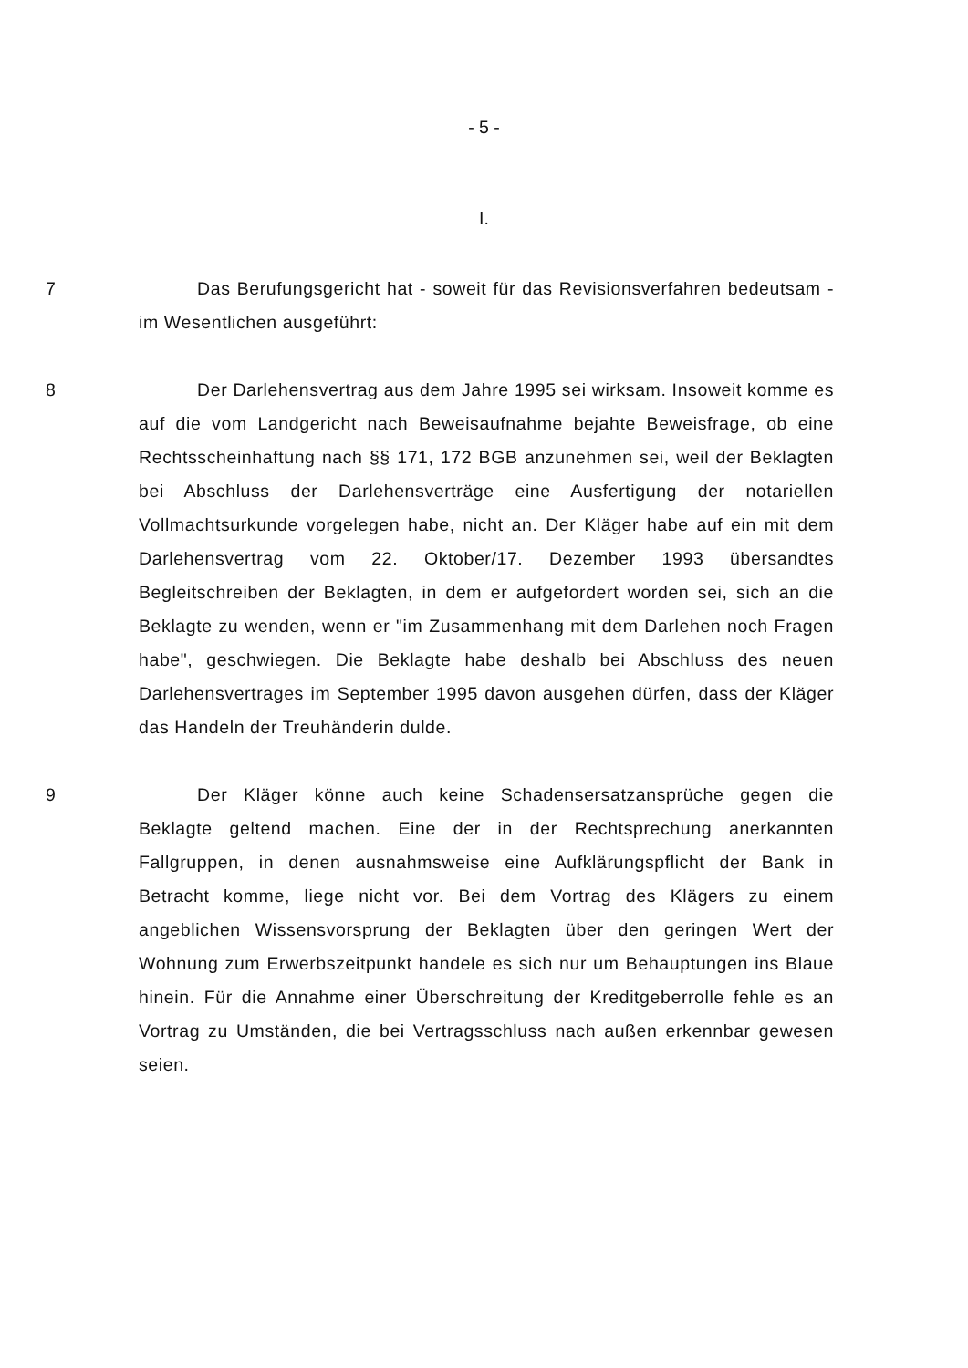- 5 -
I.
7 Das Berufungsgericht hat - soweit für das Revisionsverfahren bedeutsam - im Wesentlichen ausgeführt:
8 Der Darlehensvertrag aus dem Jahre 1995 sei wirksam. Insoweit komme es auf die vom Landgericht nach Beweisaufnahme bejahte Beweisfrage, ob eine Rechtsscheinhaftung nach §§ 171, 172 BGB anzunehmen sei, weil der Beklagten bei Abschluss der Darlehensverträge eine Ausfertigung der notariellen Vollmachtsurkunde vorgelegen habe, nicht an. Der Kläger habe auf ein mit dem Darlehensvertrag vom 22. Oktober/17. Dezember 1993 übersandtes Begleitschreiben der Beklagten, in dem er aufgefordert worden sei, sich an die Beklagte zu wenden, wenn er "im Zusammenhang mit dem Darlehen noch Fragen habe", geschwiegen. Die Beklagte habe deshalb bei Abschluss des neuen Darlehensvertrages im September 1995 davon ausgehen dürfen, dass der Kläger das Handeln der Treuhänderin dulde.
9 Der Kläger könne auch keine Schadensersatzansprüche gegen die Beklagte geltend machen. Eine der in der Rechtsprechung anerkannten Fallgruppen, in denen ausnahmsweise eine Aufklärungspflicht der Bank in Betracht komme, liege nicht vor. Bei dem Vortrag des Klägers zu einem angeblichen Wissensvorsprung der Beklagten über den geringen Wert der Wohnung zum Erwerbszeitpunkt handele es sich nur um Behauptungen ins Blaue hinein. Für die Annahme einer Überschreitung der Kreditgeberrolle fehle es an Vortrag zu Umständen, die bei Vertragsschluss nach außen erkennbar gewesen seien.